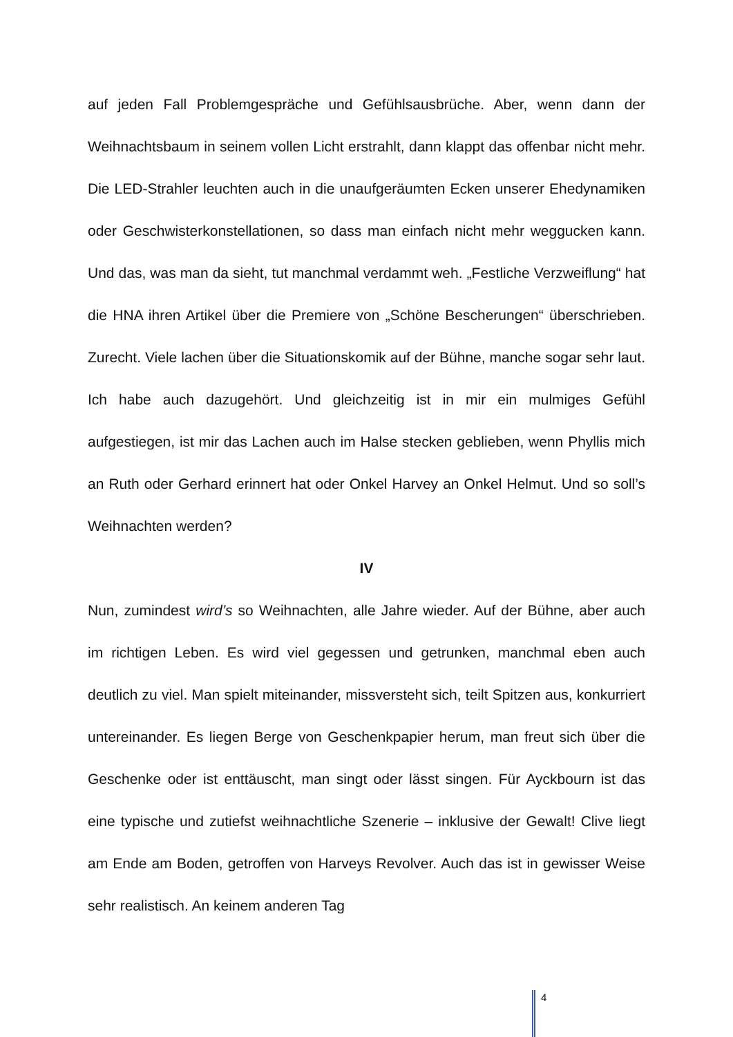auf jeden Fall Problemgespräche und Gefühlsausbrüche. Aber, wenn dann der Weihnachtsbaum in seinem vollen Licht erstrahlt, dann klappt das offenbar nicht mehr. Die LED-Strahler leuchten auch in die unaufgeräumten Ecken unserer Ehedynamiken oder Geschwisterkonstellationen, so dass man einfach nicht mehr weggucken kann. Und das, was man da sieht, tut manchmal verdammt weh. „Festliche Verzweiflung“ hat die HNA ihren Artikel über die Premiere von „Schöne Bescherungen“ überschrieben. Zurecht. Viele lachen über die Situationskomik auf der Bühne, manche sogar sehr laut. Ich habe auch dazugehört. Und gleichzeitig ist in mir ein mulmiges Gefühl aufgestiegen, ist mir das Lachen auch im Halse stecken geblieben, wenn Phyllis mich an Ruth oder Gerhard erinnert hat oder Onkel Harvey an Onkel Helmut. Und so soll’s Weihnachten werden?
IV
Nun, zumindest wird’s so Weihnachten, alle Jahre wieder. Auf der Bühne, aber auch im richtigen Leben. Es wird viel gegessen und getrunken, manchmal eben auch deutlich zu viel. Man spielt miteinander, missversteht sich, teilt Spitzen aus, konkurriert untereinander. Es liegen Berge von Geschenkpapier herum, man freut sich über die Geschenke oder ist enttäuscht, man singt oder lässt singen. Für Ayckbourn ist das eine typische und zutiefst weihnachtliche Szenerie – inklusive der Gewalt! Clive liegt am Ende am Boden, getroffen von Harveys Revolver. Auch das ist in gewisser Weise sehr realistisch. An keinem anderen Tag
4